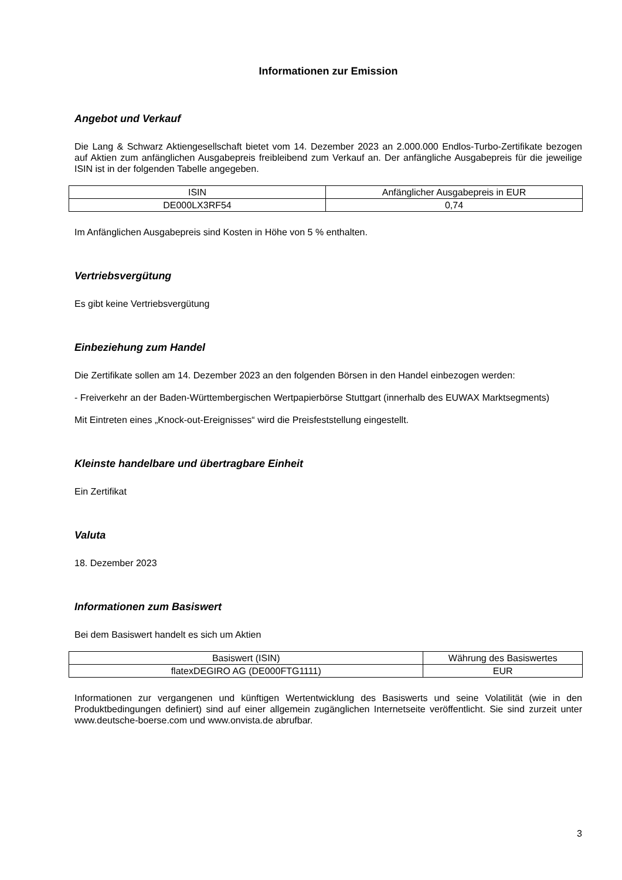Informationen zur Emission
Angebot und Verkauf
Die Lang & Schwarz Aktiengesellschaft bietet vom 14. Dezember 2023 an 2.000.000 Endlos-Turbo-Zertifikate bezogen auf Aktien zum anfänglichen Ausgabepreis freibleibend zum Verkauf an. Der anfängliche Ausgabepreis für die jeweilige ISIN ist in der folgenden Tabelle angegeben.
| ISIN | Anfänglicher Ausgabepreis in EUR |
| DE000LX3RF54 | 0,74 |
Im Anfänglichen Ausgabepreis sind Kosten in Höhe von 5 % enthalten.
Vertriebsvergütung
Es gibt keine Vertriebsvergütung
Einbeziehung zum Handel
Die Zertifikate sollen am 14. Dezember 2023 an den folgenden Börsen in den Handel einbezogen werden:
- Freiverkehr an der Baden-Württembergischen Wertpapierbörse Stuttgart (innerhalb des EUWAX Marktsegments)
Mit Eintreten eines „Knock-out-Ereignisses“ wird die Preisfeststellung eingestellt.
Kleinste handelbare und übertragbare Einheit
Ein Zertifikat
Valuta
18. Dezember 2023
Informationen zum Basiswert
Bei dem Basiswert handelt es sich um Aktien
| Basiswert (ISIN) | Währung des Basiswertes |
| flatexDEGIRO AG (DE000FTG1111) | EUR |
Informationen zur vergangenen und künftigen Wertentwicklung des Basiswerts und seine Volatilität (wie in den Produktbedingungen definiert) sind auf einer allgemein zugänglichen Internetseite veröffentlicht. Sie sind zurzeit unter www.deutsche-boerse.com und www.onvista.de abrufbar.
3